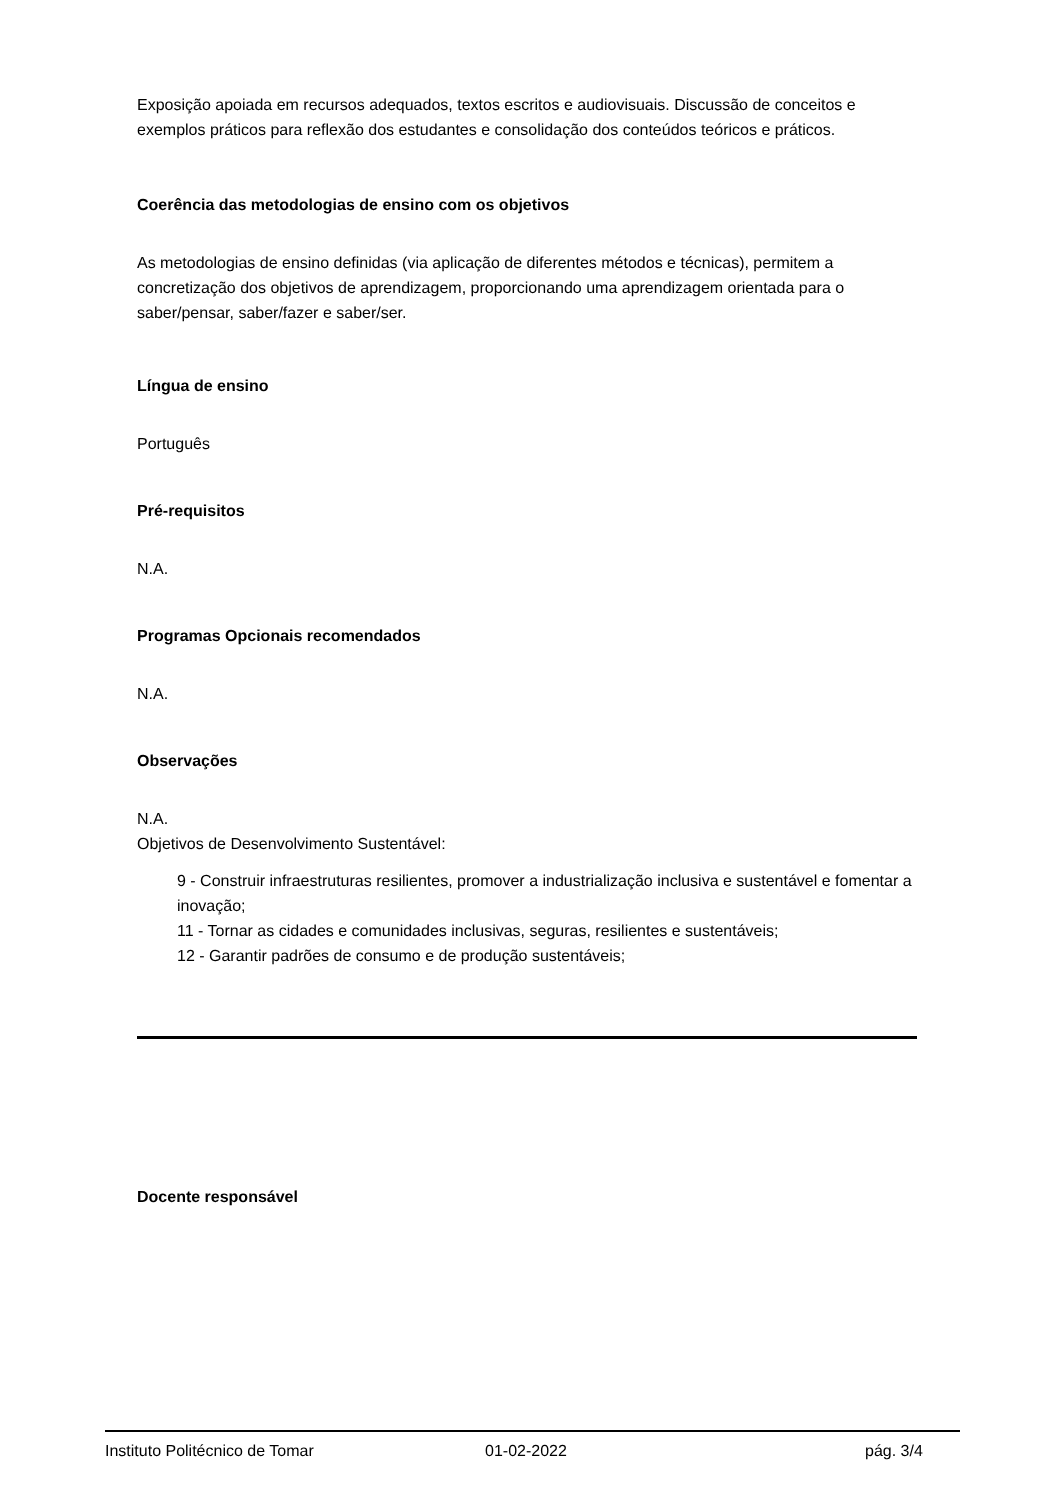Exposição apoiada em recursos adequados, textos escritos e audiovisuais. Discussão de conceitos e exemplos práticos para reflexão dos estudantes e consolidação dos conteúdos teóricos e práticos.
Coerência das metodologias de ensino com os objetivos
As metodologias de ensino definidas (via aplicação de diferentes métodos e técnicas), permitem a concretização dos objetivos de aprendizagem, proporcionando uma aprendizagem orientada para o saber/pensar, saber/fazer e saber/ser.
Língua de ensino
Português
Pré-requisitos
N.A.
Programas Opcionais recomendados
N.A.
Observações
N.A.
Objetivos de Desenvolvimento Sustentável:
9 - Construir infraestruturas resilientes, promover a industrialização inclusiva e sustentável e fomentar a inovação;
11 - Tornar as cidades e comunidades inclusivas, seguras, resilientes e sustentáveis;
12 - Garantir padrões de consumo e de produção sustentáveis;
Docente responsável
Instituto Politécnico de Tomar 01-02-2022 pág. 3/4